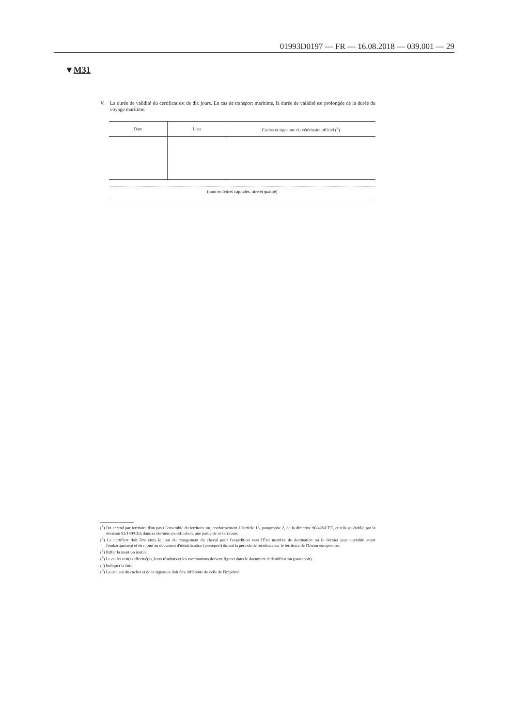01993D0197 — FR — 16.08.2018 — 039.001 — 29
▼M31
V. La durée de validité du certificat est de dix jours. En cas de transport maritime, la durée de validité est prolongée de la durée du voyage maritime.
| Date | Lieu | Cachet et signature du vétérinaire officiel (<sup>6</sup>) |
| --- | --- | --- |
(nom en lettres capitales, titre et qualité)
(<sup>1</sup>) On entend par territoire d'un pays l'ensemble du territoire ou, conformément à l'article 13, paragraphe 2, de la directive 90/426/CEE, et telle qu'établie par la décision 92/160/CEE dans sa dernière modification, une partie de ce territoire.
(<sup>2</sup>) Le certificat doit être émis le jour du chargement du cheval pour l'expédition vers l'État membre de destination ou le dernier jour ouvrable avant l'embarquement et être joint au document d'identification (passeport) durant la période de résidence sur le territoire de l'Union européenne.
(<sup>3</sup>) Biffer la mention inutile.
(<sup>4</sup>) Le ou les test(s) effectué(s), leurs résultats et les vaccinations doivent figurer dans le document d'identification (passeport).
(<sup>5</sup>) Indiquer la date.
(<sup>6</sup>) La couleur du cachet et de la signature doit être différente de celle de l'imprimé.